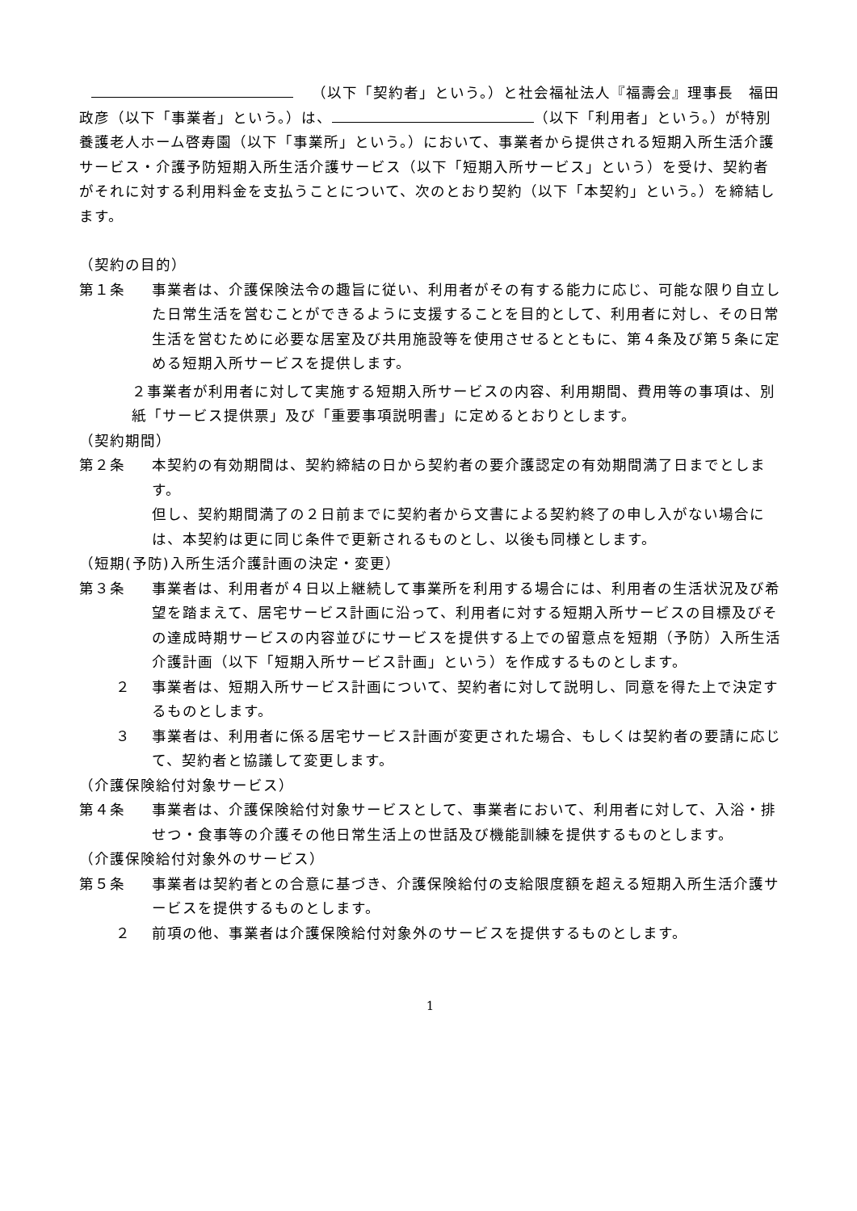（以下「契約者」という。）と社会福祉法人『福壽会』理事長　福田　政彦（以下「事業者」という。）は、 （以下「利用者」という。）が特別養護老人ホーム啓寿園（以下「事業所」という。）において、事業者から提供される短期入所生活介護サービス・介護予防短期入所生活介護サービス（以下「短期入所サービス」という）を受け、契約者がそれに対する利用料金を支払うことについて、次のとおり契約（以下「本契約」という。）を締結します。
（契約の目的）
第１条 事業者は、介護保険法令の趣旨に従い、利用者がその有する能力に応じ、可能な限り自立した日常生活を営むことができるように支援することを目的として、利用者に対し、その日常生活を営むために必要な居室及び共用施設等を使用させるとともに、第４条及び第５条に定める短期入所サービスを提供します。
２事業者が利用者に対して実施する短期入所サービスの内容、利用期間、費用等の事項は、別紙「サービス提供票」及び「重要事項説明書」に定めるとおりとします。
（契約期間）
第２条 本契約の有効期間は、契約締結の日から契約者の要介護認定の有効期間満了日までとします。
但し、契約期間満了の２日前までに契約者から文書による契約終了の申し入がない場合には、本契約は更に同じ条件で更新されるものとし、以後も同様とします。
（短期(予防)入所生活介護計画の決定・変更）
第３条 事業者は、利用者が４日以上継続して事業所を利用する場合には、利用者の生活状況及び希望を踏まえて、居宅サービス計画に沿って、利用者に対する短期入所サービスの目標及びその達成時期サービスの内容並びにサービスを提供する上での留意点を短期（予防）入所生活介護計画（以下「短期入所サービス計画」という）を作成するものとします。
２ 事業者は、短期入所サービス計画について、契約者に対して説明し、同意を得た上で決定するものとします。
３ 事業者は、利用者に係る居宅サービス計画が変更された場合、もしくは契約者の要請に応じて、契約者と協議して変更します。
（介護保険給付対象サービス）
第４条 事業者は、介護保険給付対象サービスとして、事業者において、利用者に対して、入浴・排せつ・食事等の介護その他日常生活上の世話及び機能訓練を提供するものとします。
（介護保険給付対象外のサービス）
第５条 事業者は契約者との合意に基づき、介護保険給付の支給限度額を超える短期入所生活介護サービスを提供するものとします。
２ 前項の他、事業者は介護保険給付対象外のサービスを提供するものとします。
1